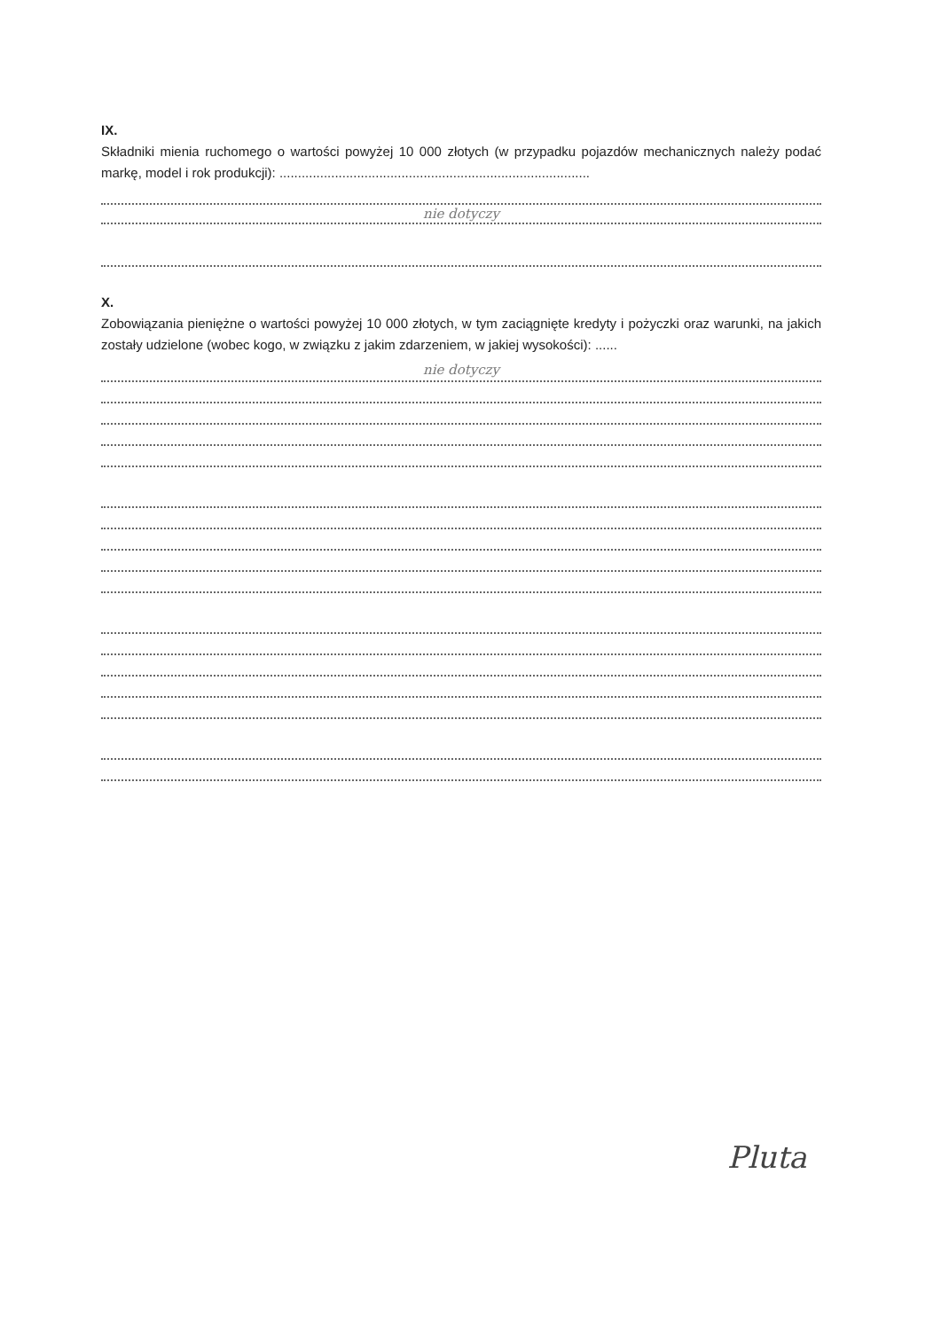IX.
Składniki mienia ruchomego o wartości powyżej 10 000 złotych (w przypadku pojazdów mechanicznych należy podać markę, model i rok produkcji): ....................................................................................
nie dotyczy
X.
Zobowiązania pieniężne o wartości powyżej 10 000 złotych, w tym zaciągnięte kredyty i pożyczki oraz warunki, na jakich zostały udzielone (wobec kogo, w związku z jakim zdarzeniem, w jakiej wysokości): ......
nie dotyczy
Pluta